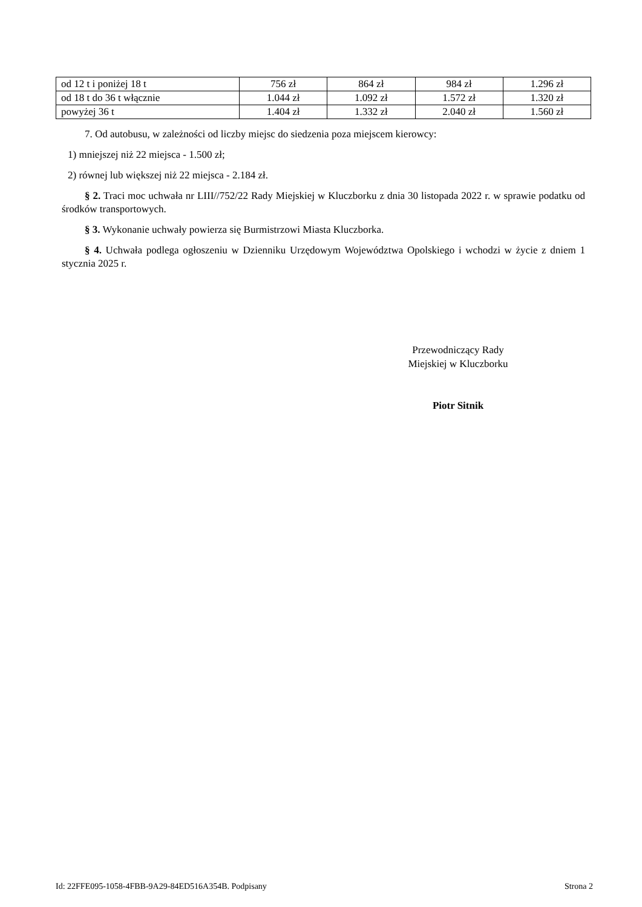| od 12 t i poniżej 18 t | 756 zł | 864 zł | 984 zł | 1.296 zł |
| od 18 t do 36 t włącznie | 1.044 zł | 1.092 zł | 1.572 zł | 1.320 zł |
| powyżej 36 t | 1.404 zł | 1.332 zł | 2.040 zł | 1.560 zł |
7. Od autobusu, w zależności od liczby miejsc do siedzenia poza miejscem kierowcy:
1) mniejszej niż 22 miejsca - 1.500 zł;
2) równej lub większej niż 22 miejsca - 2.184 zł.
§ 2. Traci moc uchwała nr LIII//752/22 Rady Miejskiej w Kluczborku z dnia 30 listopada 2022 r. w sprawie podatku od środków transportowych.
§ 3. Wykonanie uchwały powierza się Burmistrzowi Miasta Kluczborka.
§ 4. Uchwała podlega ogłoszeniu w Dzienniku Urzędowym Województwa Opolskiego i wchodzi w życie z dniem 1 stycznia 2025 r.
Przewodniczący Rady
Miejskiej w Kluczborku
Piotr Sitnik
Id: 22FFE095-1058-4FBB-9A29-84ED516A354B. Podpisany Strona 2